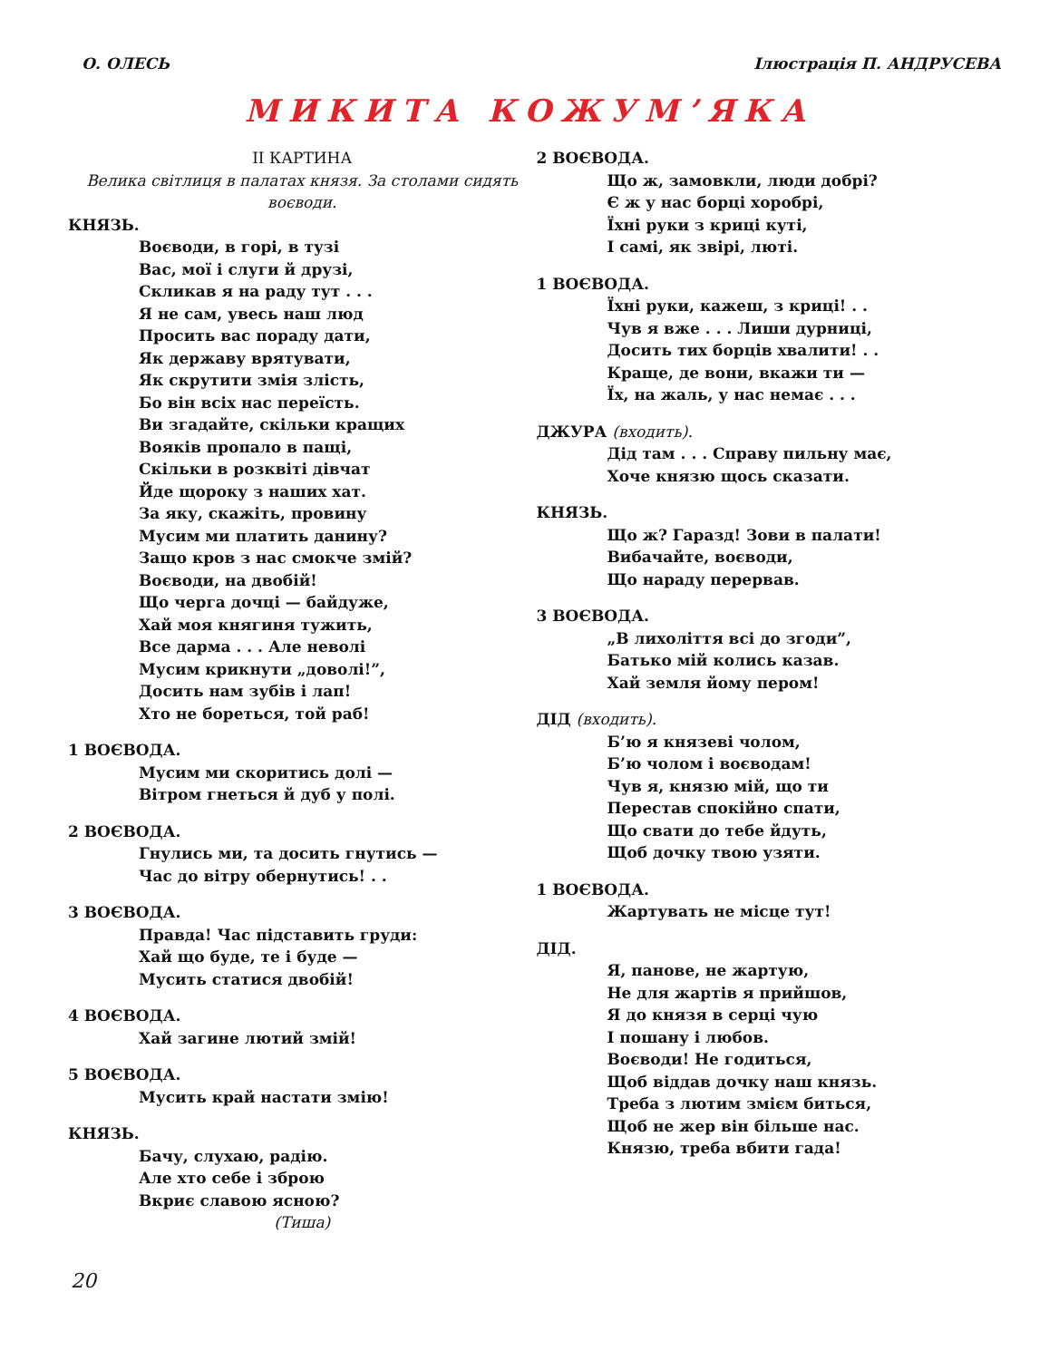О. ОЛЕСЬ Ілюстрація П. АНДРУСЕВА
МИКИТА КОЖУМ’ЯКА
II КАРТИНА
Велика світлиця в палатах князя. За столами сидять воєводи.
КНЯЗЬ.
Воєводи, в горі, в тузі
Вас, мої і слуги й друзі,
Скликав я на раду тут . . .
Я не сам, увесь наш люд
Просить вас пораду дати,
Як державу врятувати,
Як скрутити змія злість,
Бо він всіх нас переїсть.
Ви згадайте, скільки кращих
Вояків пропало в пащі,
Скільки в розквіті дівчат
Йде щороку з наших хат.
За яку, скажіть, провину
Мусим ми платить данину?
Защо кров з нас смокче змій?
Воєводи, на двобій!
Що черга дочці — байдуже,
Хай моя княгиня тужить,
Все дарма . . . Але неволі
Мусим крикнути „доволі!”,
Досить нам зубів і лап!
Хто не бореться, той раб!
1 ВОЄВОДА.
Мусим ми скоритись долі —
Вітром гнеться й дуб у полі.
2 ВОЄВОДА.
Гнулись ми, та досить гнутись —
Час до вітру обернутись! . .
3 ВОЄВОДА.
Правда! Час підставить груди:
Хай що буде, те і буде —
Мусить статися двобій!
4 ВОЄВОДА.
Хай загине лютий змій!
5 ВОЄВОДА.
Мусить край настати змію!
КНЯЗЬ.
Бачу, слухаю, радію.
Але хто себе і зброю
Вкриє славою ясною?
(Тиша)
2 ВОЄВОДА.
Що ж, замовкли, люди добрі?
Є ж у нас борці хоробрі,
Їхні руки з криці куті,
І самі, як звірі, люті.
1 ВОЄВОДА.
Їхні руки, кажеш, з криці! . .
Чув я вже . . . Лиши дурниці,
Досить тих борців хвалити! . .
Краще, де вони, вкажи ти —
Їх, на жаль, у нас немає . . .
ДЖУРА (входить).
Дід там . . . Справу пильну має,
Хоче князю щось сказати.
КНЯЗЬ.
Що ж? Гаразд! Зови в палати!
Вибачайте, воєводи,
Що нараду перервав.
3 ВОЄВОДА.
„В лихоліття всі до згоди”,
Батько мій колись казав.
Хай земля йому пером!
ДІД (входить).
Б’ю я князеві чолом,
Б’ю чолом і воєводам!
Чув я, князю мій, що ти
Перестав спокійно спати,
Що свати до тебе йдуть,
Щоб дочку твою узяти.
1 ВОЄВОДА.
Жартувать не місце тут!
ДІД.
Я, панове, не жартую,
Не для жартів я прийшов,
Я до князя в серці чую
І пошану і любов.
Воєводи! Не годиться,
Щоб віддав дочку наш князь.
Треба з лютим змієм биться,
Щоб не жер він більше нас.
Князю, треба вбити гада!
20